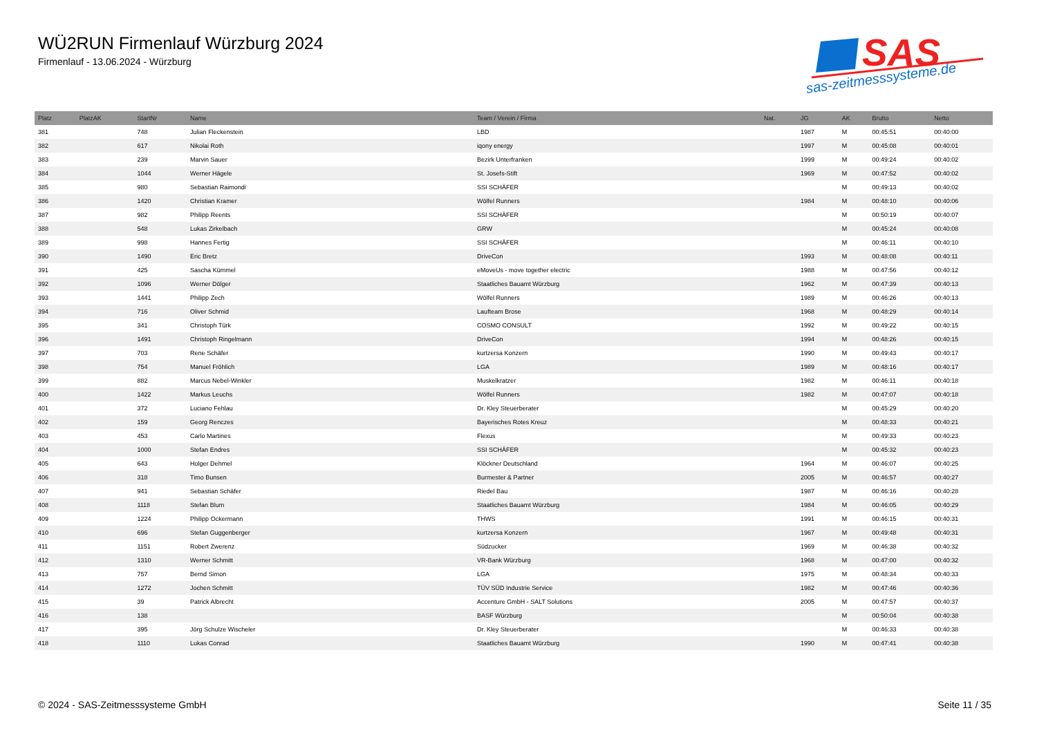WÜ2RUN Firmenlauf Würzburg 2024
Firmenlauf - 13.06.2024 - Würzburg
SAS
sas-zeitmesssysteme.de
| Platz | PlatzAK | StartNr | Name | Team / Verein / Firma | Nat. | JG | AK | Brutto | Netto |
| --- | --- | --- | --- | --- | --- | --- | --- | --- | --- |
| 381 | | 748 | Julian Fleckenstein | LBD | | 1987 | M | 00:45:51 | 00:40:00 |
| 382 | | 617 | Nikolai Roth | iqony energy | | 1997 | M | 00:45:08 | 00:40:01 |
| 383 | | 239 | Marvin Sauer | Bezirk Unterfranken | | 1999 | M | 00:49:24 | 00:40:02 |
| 384 | | 1044 | Werner Hägele | St. Josefs-Stift | | 1969 | M | 00:47:52 | 00:40:02 |
| 385 | | 980 | Sebastian Raimondi | SSI SCHÄFER | | | M | 00:49:13 | 00:40:02 |
| 386 | | 1420 | Christian Kramer | Wölfel Runners | | 1984 | M | 00:48:10 | 00:40:06 |
| 387 | | 982 | Philipp Reents | SSI SCHÄFER | | | M | 00:50:19 | 00:40:07 |
| 388 | | 548 | Lukas Zirkelbach | GRW | | | M | 00:45:24 | 00:40:08 |
| 389 | | 998 | Hannes Fertig | SSI SCHÄFER | | | M | 00:46:11 | 00:40:10 |
| 390 | | 1490 | Eric Bretz | DriveCon | | 1993 | M | 00:48:08 | 00:40:11 |
| 391 | | 425 | Sascha Kümmel | eMoveUs - move together electric | | 1988 | M | 00:47:56 | 00:40:12 |
| 392 | | 1096 | Werner Dölger | Staatliches Bauamt Würzburg | | 1962 | M | 00:47:39 | 00:40:13 |
| 393 | | 1441 | Philipp Zech | Wölfel Runners | | 1989 | M | 00:46:26 | 00:40:13 |
| 394 | | 716 | Oliver Schmid | Laufteam Brose | | 1968 | M | 00:48:29 | 00:40:14 |
| 395 | | 341 | Christoph Türk | COSMO CONSULT | | 1992 | M | 00:49:22 | 00:40:15 |
| 396 | | 1491 | Christoph Ringelmann | DriveCon | | 1994 | M | 00:48:26 | 00:40:15 |
| 397 | | 703 | Rene Schäfer | kurtzersa Konzern | | 1990 | M | 00:49:43 | 00:40:17 |
| 398 | | 754 | Manuel Fröhlich | LGA | | 1989 | M | 00:48:16 | 00:40:17 |
| 399 | | 882 | Marcus Nebel-Winkler | Muskelkratzer | | 1982 | M | 00:46:11 | 00:40:18 |
| 400 | | 1422 | Markus Leuchs | Wölfel Runners | | 1982 | M | 00:47:07 | 00:40:18 |
| 401 | | 372 | Luciano Fehlau | Dr. Kley Steuerberater | | | M | 00:45:29 | 00:40:20 |
| 402 | | 159 | Georg Renczes | Bayerisches Rotes Kreuz | | | M | 00:48:33 | 00:40:21 |
| 403 | | 453 | Carlo Martines | Flexus | | | M | 00:49:33 | 00:40:23 |
| 404 | | 1000 | Stefan Endres | SSI SCHÄFER | | | M | 00:45:32 | 00:40:23 |
| 405 | | 643 | Holger Dehmel | Klöckner Deutschland | | 1964 | M | 00:46:07 | 00:40:25 |
| 406 | | 318 | Timo Bunsen | Burmester & Partner | | 2005 | M | 00:46:57 | 00:40:27 |
| 407 | | 941 | Sebastian Schäfer | Riedel Bau | | 1987 | M | 00:46:16 | 00:40:28 |
| 408 | | 1118 | Stefan Blum | Staatliches Bauamt Würzburg | | 1984 | M | 00:46:05 | 00:40:29 |
| 409 | | 1224 | Philipp Ockermann | THWS | | 1991 | M | 00:46:15 | 00:40:31 |
| 410 | | 696 | Stefan Guggenberger | kurtzersa Konzern | | 1967 | M | 00:49:48 | 00:40:31 |
| 411 | | 1151 | Robert Zwerenz | Südzucker | | 1969 | M | 00:46:38 | 00:40:32 |
| 412 | | 1310 | Werner Schmitt | VR-Bank Würzburg | | 1968 | M | 00:47:00 | 00:40:32 |
| 413 | | 757 | Bernd Simon | LGA | | 1975 | M | 00:48:34 | 00:40:33 |
| 414 | | 1272 | Jochen Schmitt | TÜV SÜD Industrie Service | | 1982 | M | 00:47:46 | 00:40:36 |
| 415 | | 39 | Patrick Albrecht | Accenture GmbH - SALT Solutions | | 2005 | M | 00:47:57 | 00:40:37 |
| 416 | | 138 | | BASF Würzburg | | | M | 00:50:04 | 00:40:38 |
| 417 | | 395 | Jörg Schulze Wischeler | Dr. Kley Steuerberater | | | M | 00:46:33 | 00:40:38 |
| 418 | | 1110 | Lukas Conrad | Staatliches Bauamt Würzburg | | 1990 | M | 00:47:41 | 00:40:38 |
© 2024 - SAS-Zeitmesssysteme GmbH Seite 11 / 35